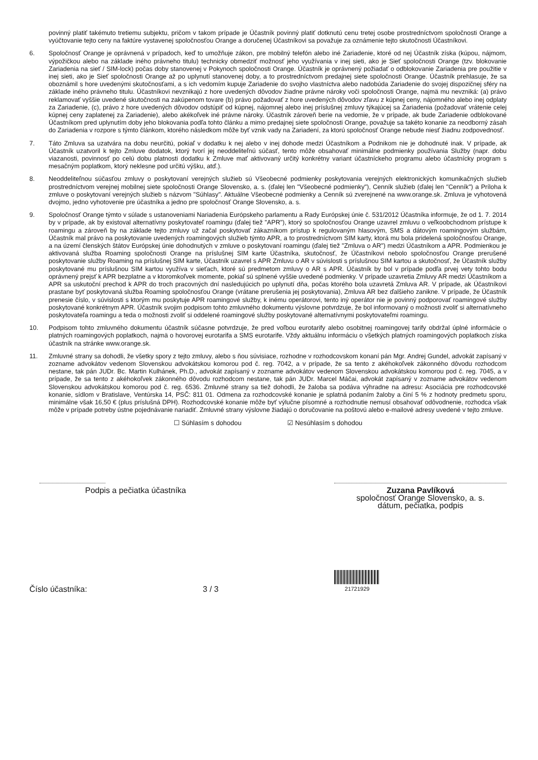povinný platiť takémuto tretiemu subjektu, pričom v takom prípade je Účastník povinný platiť dotknutú cenu tretej osobe prostredníctvom spoločnosti Orange a vyúčtovanie tejto ceny na faktúre vystavenej spoločnosťou Orange a doručenej Účastníkovi sa považuje za oznámenie tejto skutočnosti Účastníkovi.
6. Spoločnosť Orange je oprávnená v prípadoch, keď to umožňuje zákon, pre mobilný telefón alebo iné Zariadenie, ktoré od nej Účastník získa (kúpou, nájmom, výpožičkou alebo na základe iného právneho titulu) technicky obmedziť možnosť jeho využívania v inej sieti, ako je Sieť spoločnosti Orange (tzv. blokovanie Zariadenia na sieť / SIM-lock) počas doby stanovenej v Pokynoch spoločnosti Orange. Účastník je oprávnený požiadať o odblokovanie Zariadenia pre použitie v inej sieti, ako je Sieť spoločnosti Orange až po uplynutí stanovenej doby, a to prostredníctvom predajnej siete spoločnosti Orange. Účastník prehlasuje, že sa oboznámil s hore uvedenými skutočnosťami, a s ich vedomím kupuje Zariadenie do svojho vlastníctva alebo nadobúda Zariadenie do svojej dispozičnej sféry na základe iného právneho titulu. Účastníkovi nevznikajú z hore uvedených dôvodov žiadne právne nároky voči spoločnosti Orange, najmä mu nevzniká: (a) právo reklamovať vyššie uvedené skutočnosti na zakúpenom tovare (b) právo požadovať z hore uvedených dôvodov zľavu z kúpnej ceny, nájomného alebo inej odplaty za Zariadenie, (c), právo z hore uvedených dôvodov odstúpiť od kúpnej, nájomnej alebo inej príslušnej zmluvy týkajúcej sa Zariadenia (požadovať vrátenie celej kúpnej ceny zaplatenej za Zariadenie), alebo akékoľvek iné právne nároky. Účastník zároveň berie na vedomie, že v prípade, ak bude Zariadenie odblokované Účastníkom pred uplynutím doby jeho blokovania podľa tohto článku a mimo predajnej siete spoločnosti Orange, považuje sa takéto konanie za neodborný zásah do Zariadenia v rozpore s týmto článkom, ktorého následkom môže byť vznik vady na Zariadení, za ktorú spoločnosť Orange nebude niesť žiadnu zodpovednosť.
7. Táto Zmluva sa uzatvára na dobu neurčitú, pokiaľ v dodatku k nej alebo v inej dohode medzi Účastníkom a Podnikom nie je dohodnuté inak. V prípade, ak Účastník uzatvoril k tejto Zmluve dodatok, ktorý tvorí jej neoddeliteľnú súčasť, tento môže obsahovať minimálne podmienky používania Služby (napr. dobu viazanosti, povinnosť po celú dobu platnosti dodatku k Zmluve mať aktivovaný určitý konkrétny variant účastníckeho programu alebo účastnícky program s mesačným poplatkom, ktorý neklesne pod určitú výšku, atď.).
8. Neoddeliteľnou súčasťou zmluvy o poskytovaní verejných služieb sú Všeobecné podmienky poskytovania verejných elektronických komunikačných služieb prostredníctvom verejnej mobilnej siete spoločnosti Orange Slovensko, a. s. (ďalej len "Všeobecné podmienky"), Cenník služieb (ďalej len "Cenník") a Príloha k zmluve o poskytovaní verejných služieb s názvom "Súhlasy". Aktuálne Všeobecné podmienky a Cenník sú zverejnené na www.orange.sk. Zmluva je vyhotovená dvojmo, jedno vyhotovenie pre účastníka a jedno pre spoločnosť Orange Slovensko, a. s.
9. Spoločnosť Orange týmto v súlade s ustanoveniami Nariadenia Európskeho parlamentu a Rady Európskej únie č. 531/2012 Účastníka informuje, že od 1. 7. 2014 by v prípade, ak by existoval alternatívny poskytovateľ roamingu (ďalej tiež "APR"), ktorý so spoločnosťou Orange uzavrel zmluvu o veľkoobchodnom prístupe k roamingu a zároveň by na základe tejto zmluvy už začal poskytovať zákazníkom prístup k regulovaným hlasovým, SMS a dátovým roamingovým službám, Účastník mal právo na poskytovanie uvedených roamingových služieb týmto APR, a to prostredníctvom SIM karty, ktorá mu bola pridelená spoločnosťou Orange, a na území členských štátov Európskej únie dohodnutých v zmluve o poskytovaní roamingu (ďalej tiež "Zmluva o AR") medzi Účastníkom a APR. Podmienkou je aktivovaná služba Roaming spoločnosti Orange na príslušnej SIM karte Účastníka, skutočnosť, že Účastníkovi nebolo spoločnosťou Orange prerušené poskytovanie služby Roaming na príslušnej SIM karte, Účastník uzavrel s APR Zmluvu o AR v súvislosti s príslušnou SIM kartou a skutočnosť, že Účastník služby poskytované mu príslušnou SIM kartou využíva v sieťach, ktoré sú predmetom zmluvy o AR s APR. Účastník by bol v prípade podľa prvej vety tohto bodu oprávnený prejsť k APR bezplatne a v ktoromkoľvek momente, pokiaľ sú splnené vyššie uvedené podmienky. V prípade uzavretia Zmluvy AR medzi Účastníkom a APR sa uskutoční prechod k APR do troch pracovných dní nasledujúcich po uplynutí dňa, počas ktorého bola uzavretá Zmluva AR. V prípade, ak Účastníkovi prastane byť poskytovaná služba Roaming spoločnosťou Orange (vrátane prerušenia jej poskytovania), Zmluva AR bez ďalšieho zanikne. V prípade, že Účastník prenesie číslo, v súvislosti s ktorým mu poskytuje APR roamingové služby, k inému operátorovi, tento iný operátor nie je povinný podporovať roamingové služby poskytované konkrétnym APR. Účastník svojim podpisom tohto zmluvného dokumentu výslovne potvrdzuje, že bol informovaný o možnosti zvoliť si alternatívneho poskytovateľa roamingu a teda o možnosti zvoliť si oddelené roamingové služby poskytované alternatívnymi poskytovateľmi roamingu.
10. Podpisom tohto zmluvného dokumentu účastník súčasne potvrdzuje, že pred voľbou eurotarify alebo osobitnej roamingovej tarify obdržal úplné informácie o platných roamingových poplatkoch, najmä o hovorovej eurotarifa a SMS eurotarife. Vždy aktuálnu informáciu o všetkých platných roamingových poplatkoch získa účastník na stránke www.orange.sk.
11. Zmluvné strany sa dohodli, že všetky spory z tejto zmluvy, alebo s ňou súvisiace, rozhodne v rozhodcovskom konaní pán Mgr. Andrej Gundel, advokát zapísaný v zozname advokátov vedenom Slovenskou advokátskou komorou pod č. reg. 7042, a v prípade, že sa tento z akéhokoľvek zákonného dôvodu rozhodcom nestane, tak pán JUDr. Bc. Martin Kulhánek, Ph.D., advokát zapísaný v zozname advokátov vedenom Slovenskou advokátskou komorou pod č. reg. 7045, a v prípade, že sa tento z akéhokoľvek zákonného dôvodu rozhodcom nestane, tak pán JUDr. Marcel Máčai, advokát zapísaný v zozname advokátov vedenom Slovenskou advokátskou komorou pod č. reg. 6536. Zmluvné strany sa tiež dohodli, že žaloba sa podáva výhradne na adresu: Asociácia pre rozhodcovské konanie, sídlom v Bratislave, Ventúrska 14, PSČ: 811 01. Odmena za rozhodcovské konanie je splatná podaním žaloby a činí 5 % z hodnoty predmetu sporu, minimálne však 16,50 € (plus príslušná DPH). Rozhodcovské konanie môže byť výlučne písomné a rozhodnutie nemusí obsahovať odôvodnenie, rozhodca však môže v prípade potreby ústne pojednávanie nariadiť. Zmluvné strany výslovne žiadajú o doručovanie na poštovú alebo e-mailové adresy uvedené v tejto zmluve.
☐ Súhlasím s dohodou ☑ Nesúhlasím s dohodou
Podpis a pečiatka účastníka
Zuzana Pavlíková
spoločnosť Orange Slovensko, a. s.
dátum, pečiatka, podpis
Číslo účastníka:
3 / 3
21721929